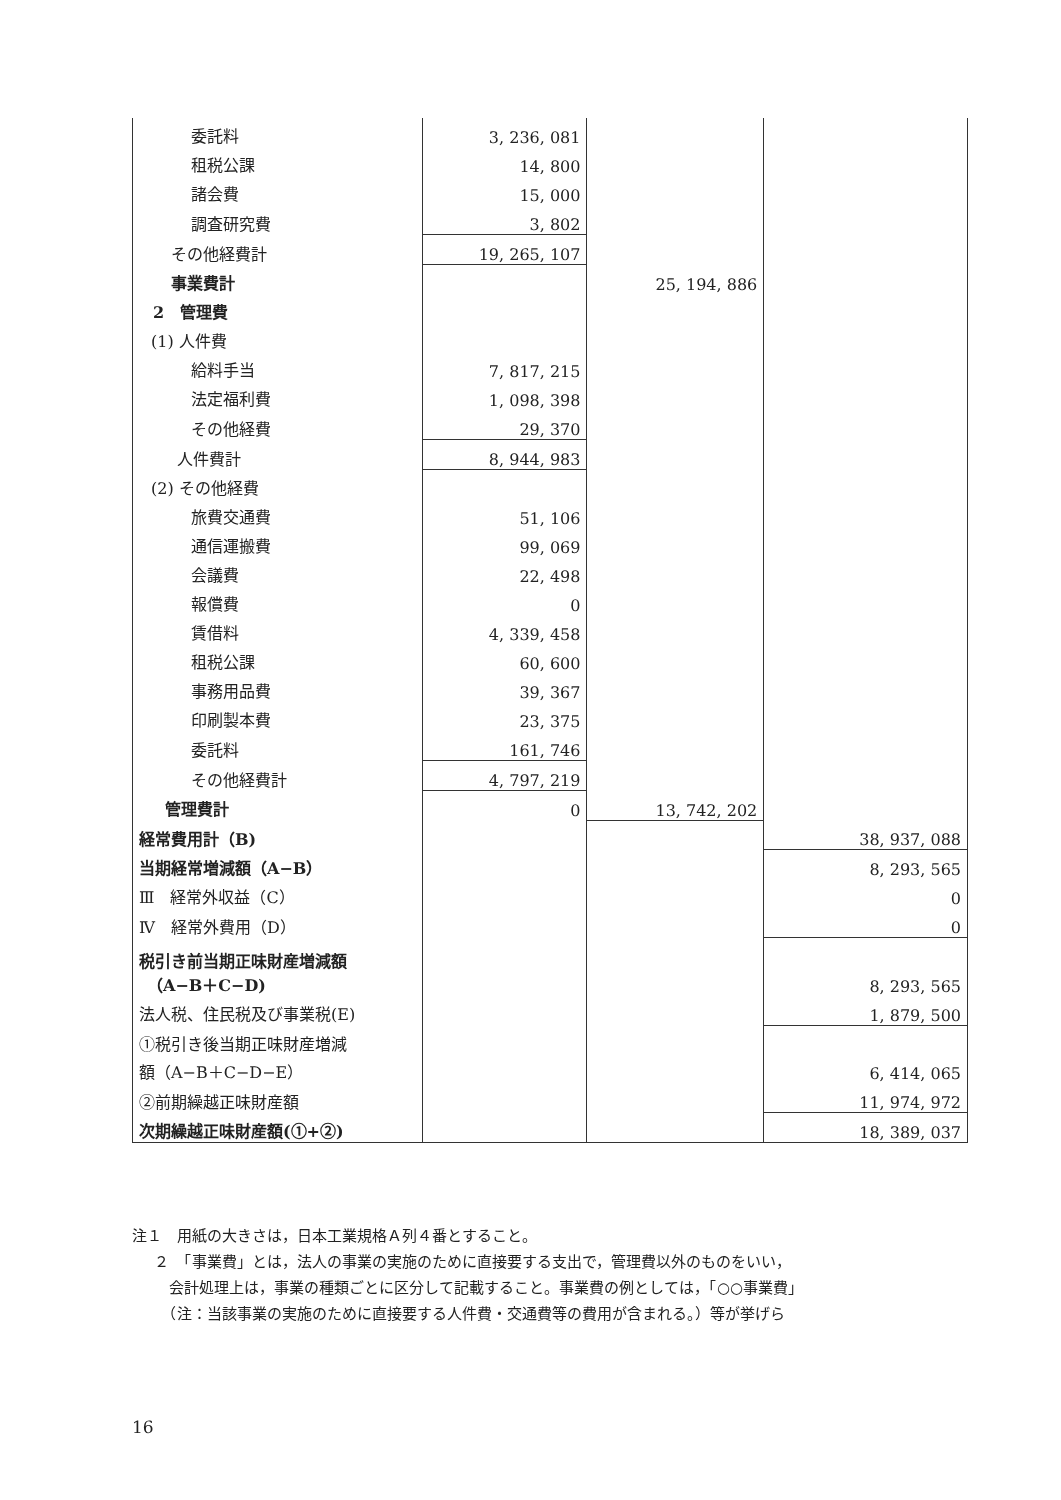| 委託料 | 3, 236, 081 | | |
| 租税公課 | 14, 800 | | |
| 諸会費 | 15, 000 | | |
| 調査研究費 | 3, 802 | | |
| その他経費計 | 19, 265, 107 | | |
| 事業費計 | | 25, 194, 886 | |
| 2 管理費 | | | |
| (1) 人件費 | | | |
| 給料手当 | 7, 817, 215 | | |
| 法定福利費 | 1, 098, 398 | | |
| その他経費 | 29, 370 | | |
| 人件費計 | 8, 944, 983 | | |
| (2) その他経費 | | | |
| 旅費交通費 | 51, 106 | | |
| 通信運搬費 | 99, 069 | | |
| 会議費 | 22, 498 | | |
| 報償費 | 0 | | |
| 賃借料 | 4, 339, 458 | | |
| 租税公課 | 60, 600 | | |
| 事務用品費 | 39, 367 | | |
| 印刷製本費 | 23, 375 | | |
| 委託料 | 161, 746 | | |
| その他経費計 | 4, 797, 219 | | |
| 管理費計 | 0 | 13, 742, 202 | |
| 経常費用計（B) | | | 38, 937, 088 |
| 当期経常増減額（A−B） | | | 8, 293, 565 |
| Ⅲ 経常外収益（C） | | | 0 |
| Ⅳ 経常外費用（D） | | | 0 |
| 税引き前当期正味財産増減額 （A−B＋C−D) | | | 8, 293, 565 |
| 法人税、住民税及び事業税(E) | | | 1, 879, 500 |
| ①税引き後当期正味財産増減 額（A−B＋C−D−E） | | | 6, 414, 065 |
| ②前期繰越正味財産額 | | | 11, 974, 972 |
| 次期繰越正味財産額(①+②) | | | 18, 389, 037 |
注１　用紙の大きさは，日本工業規格Ａ列４番とすること。
２　「事業費」とは，法人の事業の実施のために直接要する支出で，管理費以外のものをいい，
　会計処理上は，事業の種類ごとに区分して記載すること。事業費の例としては，「○○事業費」
　（注：当該事業の実施のために直接要する人件費・交通費等の費用が含まれる。）等が挙げら
16